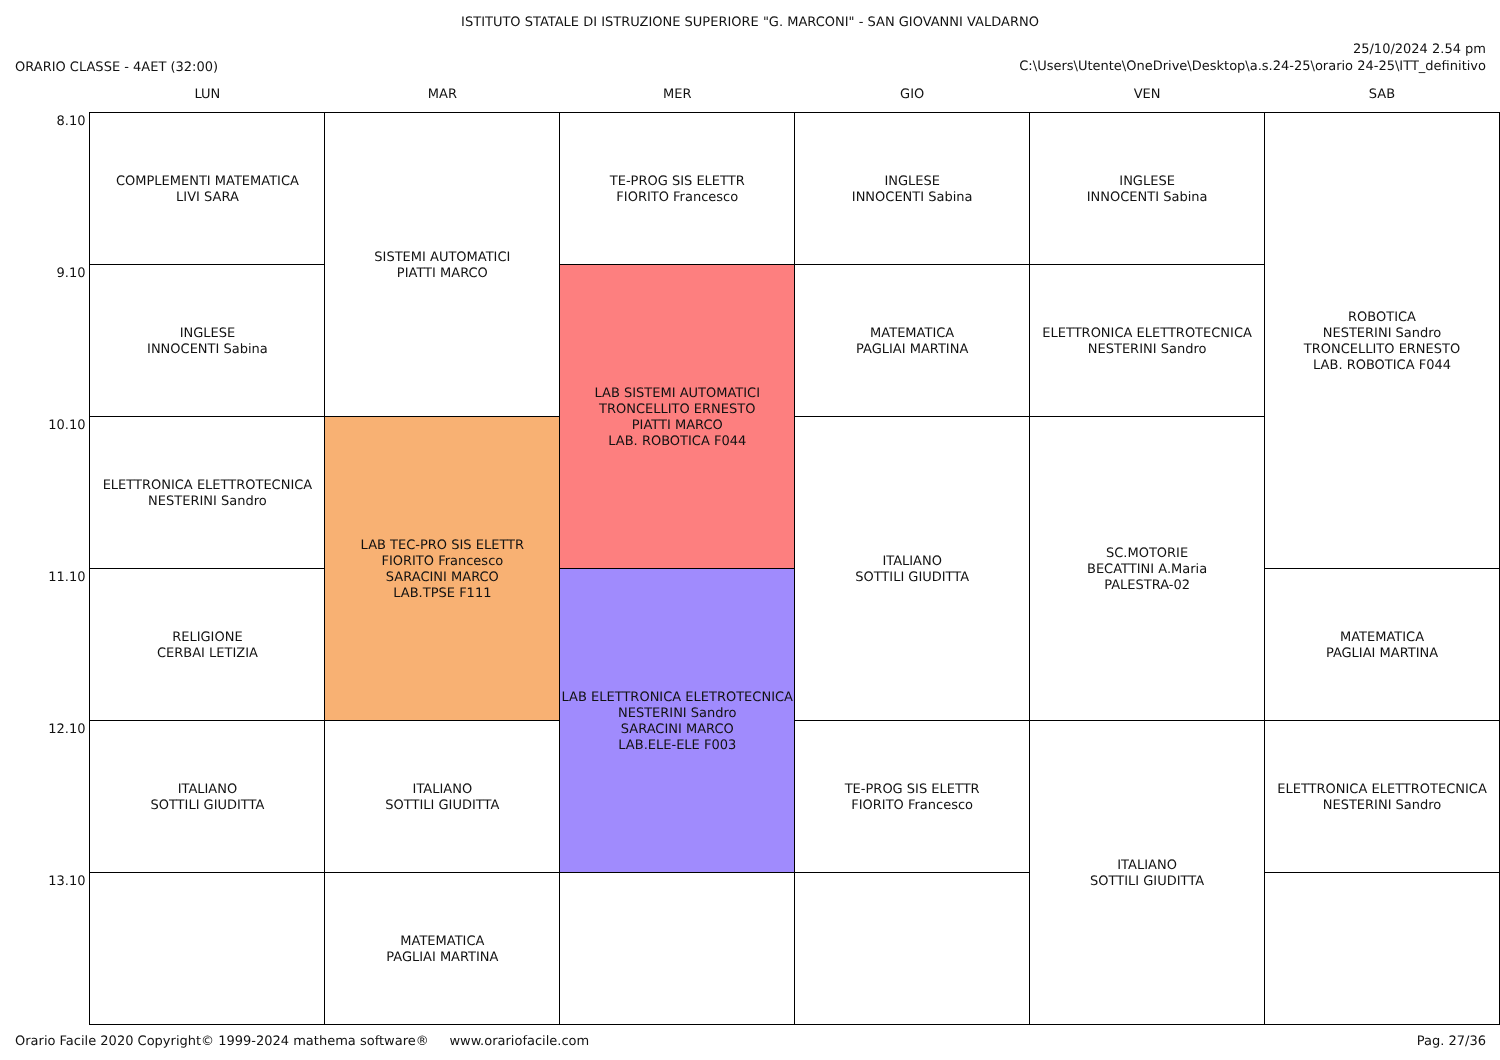ISTITUTO STATALE DI ISTRUZIONE SUPERIORE "G. MARCONI" - SAN GIOVANNI VALDARNO
ORARIO CLASSE - 4AET (32:00)
25/10/2024 2.54 pm
C:\Users\Utente\OneDrive\Desktop\a.s.24-25\orario 24-25\ITT_definitivo
| | LUN | MAR | MER | GIO | VEN | SAB |
| --- | --- | --- | --- | --- | --- | --- |
| 8.10 | COMPLEMENTI MATEMATICA LIVI SARA | SISTEMI AUTOMATICI PIATTI MARCO | TE-PROG SIS ELETTR FIORITO Francesco | INGLESE INNOCENTI Sabina | INGLESE INNOCENTI Sabina | ROBOTICA NESTERINI Sandro TRONCELLITO ERNESTO LAB. ROBOTICA F044 |
| 9.10 | INGLESE INNOCENTI Sabina | | LAB SISTEMI AUTOMATICI TRONCELLITO ERNESTO PIATTI MARCO LAB. ROBOTICA F044 | MATEMATICA PAGLIAI MARTINA | ELETTRONICA ELETTROTECNICA NESTERINI Sandro | |
| 10.10 | ELETTRONICA ELETTROTECNICA NESTERINI Sandro | LAB TEC-PRO SIS ELETTR FIORITO Francesco SARACINI MARCO LAB.TPSE F111 | | ITALIANO SOTTILI GIUDITTA | SC.MOTORIE BECATTINI A.Maria PALESTRA-02 | |
| 11.10 | RELIGIONE CERBAI LETIZIA | | LAB ELETTRONICA ELETROTECNICA NESTERINI Sandro SARACINI MARCO LAB.ELE-ELE F003 | | | MATEMATICA PAGLIAI MARTINA |
| 12.10 | ITALIANO SOTTILI GIUDITTA | ITALIANO SOTTILI GIUDITTA | | TE-PROG SIS ELETTR FIORITO Francesco | ITALIANO SOTTILI GIUDITTA | ELETTRONICA ELETTROTECNICA NESTERINI Sandro |
| 13.10 | | MATEMATICA PAGLIAI MARTINA | | | | |
Orario Facile 2020 Copyright© 1999-2024 mathema software® www.orariofacile.com
Pag. 27/36